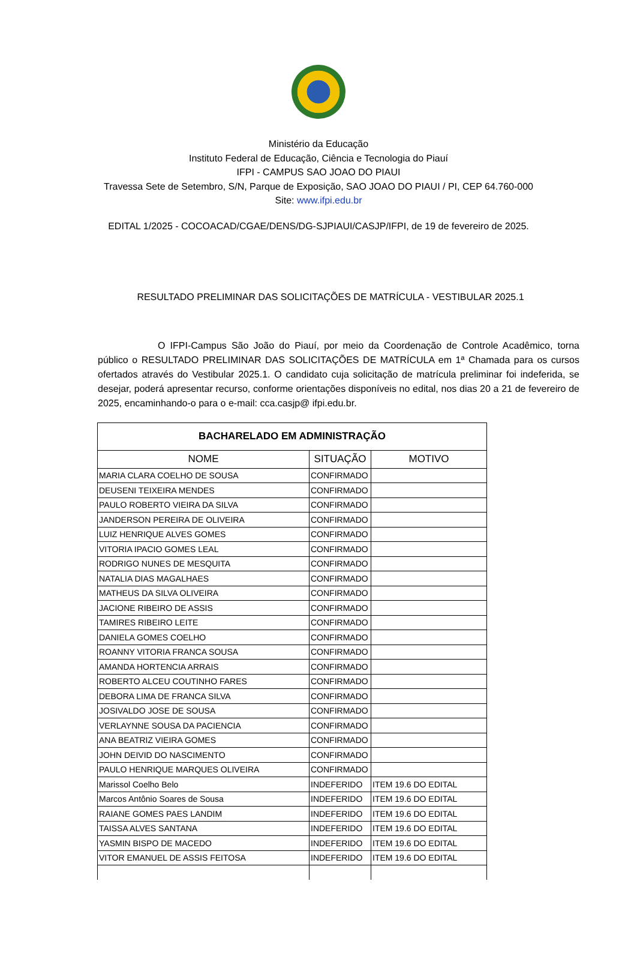Ministério da Educação
Instituto Federal de Educação, Ciência e Tecnologia do Piauí
IFPI - CAMPUS SAO JOAO DO PIAUI
Travessa Sete de Setembro, S/N, Parque de Exposição, SAO JOAO DO PIAUI / PI, CEP 64.760-000
Site: www.ifpi.edu.br
EDITAL 1/2025 - COCOACAD/CGAE/DENS/DG-SJPIAUI/CASJP/IFPI, de 19 de fevereiro de 2025.
RESULTADO PRELIMINAR DAS SOLICITAÇÕES DE MATRÍCULA - VESTIBULAR 2025.1
O IFPI-Campus São João do Piauí, por meio da Coordenação de Controle Acadêmico, torna público o RESULTADO PRELIMINAR DAS SOLICITAÇÕES DE MATRÍCULA em 1ª Chamada para os cursos ofertados através do Vestibular 2025.1. O candidato cuja solicitação de matrícula preliminar foi indeferida, se desejar, poderá apresentar recurso, conforme orientações disponíveis no edital, nos dias 20 a 21 de fevereiro de 2025, encaminhando-o para o e-mail: cca.casjp@ ifpi.edu.br.
| BACHARELADO EM ADMINISTRAÇÃO | | |
| NOME | SITUAÇÃO | MOTIVO |
| MARIA CLARA COELHO DE SOUSA | CONFIRMADO | |
| DEUSENI TEIXEIRA MENDES | CONFIRMADO | |
| PAULO ROBERTO VIEIRA DA SILVA | CONFIRMADO | |
| JANDERSON PEREIRA DE OLIVEIRA | CONFIRMADO | |
| LUIZ HENRIQUE ALVES GOMES | CONFIRMADO | |
| VITORIA IPACIO GOMES LEAL | CONFIRMADO | |
| RODRIGO NUNES DE MESQUITA | CONFIRMADO | |
| NATALIA DIAS MAGALHAES | CONFIRMADO | |
| MATHEUS DA SILVA OLIVEIRA | CONFIRMADO | |
| JACIONE RIBEIRO DE ASSIS | CONFIRMADO | |
| TAMIRES RIBEIRO LEITE | CONFIRMADO | |
| DANIELA GOMES COELHO | CONFIRMADO | |
| ROANNY VITORIA FRANCA SOUSA | CONFIRMADO | |
| AMANDA HORTENCIA ARRAIS | CONFIRMADO | |
| ROBERTO ALCEU COUTINHO FARES | CONFIRMADO | |
| DEBORA LIMA DE FRANCA SILVA | CONFIRMADO | |
| JOSIVALDO JOSE DE SOUSA | CONFIRMADO | |
| VERLAYNNE SOUSA DA PACIENCIA | CONFIRMADO | |
| ANA BEATRIZ VIEIRA GOMES | CONFIRMADO | |
| JOHN DEIVID DO NASCIMENTO | CONFIRMADO | |
| PAULO HENRIQUE MARQUES OLIVEIRA | CONFIRMADO | |
| Marissol Coelho Belo | INDEFERIDO | ITEM 19.6 DO EDITAL |
| Marcos Antônio Soares de Sousa | INDEFERIDO | ITEM 19.6 DO EDITAL |
| RAIANE GOMES PAES LANDIM | INDEFERIDO | ITEM 19.6 DO EDITAL |
| TAISSA ALVES SANTANA | INDEFERIDO | ITEM 19.6 DO EDITAL |
| YASMIN BISPO DE MACEDO | INDEFERIDO | ITEM 19.6 DO EDITAL |
| VITOR EMANUEL DE ASSIS FEITOSA | INDEFERIDO | ITEM 19.6 DO EDITAL |